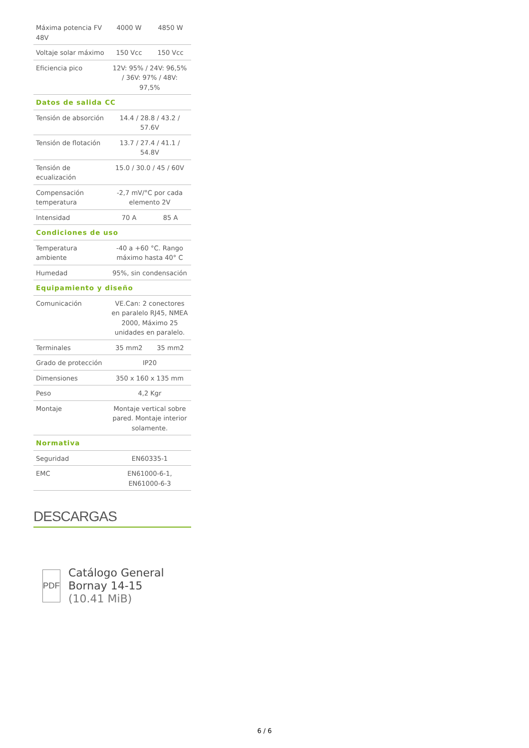| Máxima potencia FV 48V | 4000 W | 4850 W |
| Voltaje solar máximo | 150 Vcc | 150 Vcc |
| Eficiencia pico | 12V: 95% / 24V: 96,5% / 36V: 97% / 48V: 97,5% | |
| Datos de salida CC | | |
| Tensión de absorción | 14.4 / 28.8 / 43.2 / 57.6V | |
| Tensión de flotación | 13.7 / 27.4 / 41.1 / 54.8V | |
| Tensión de ecualización | 15.0 / 30.0 / 45 / 60V | |
| Compensación temperatura | -2,7 mV/°C por cada elemento 2V | |
| Intensidad | 70 A | 85 A |
| Condiciones de uso | | |
| Temperatura ambiente | -40 a +60 °C. Rango máximo hasta 40° C | |
| Humedad | 95%, sin condensación | |
| Equipamiento y diseño | | |
| Comunicación | VE.Can: 2 conectores en paralelo RJ45, NMEA 2000, Máximo 25 unidades en paralelo. | |
| Terminales | 35 mm2 | 35 mm2 |
| Grado de protección | IP20 | |
| Dimensiones | 350 x 160 x 135 mm | |
| Peso | 4,2 Kgr | |
| Montaje | Montaje vertical sobre pared. Montaje interior solamente. | |
| Normativa | | |
| Seguridad | EN60335-1 | |
| EMC | EN61000-6-1, EN61000-6-3 | |
DESCARGAS
PDF
Catálogo General Bornay 14-15
(10.41 MiB)
6 / 6